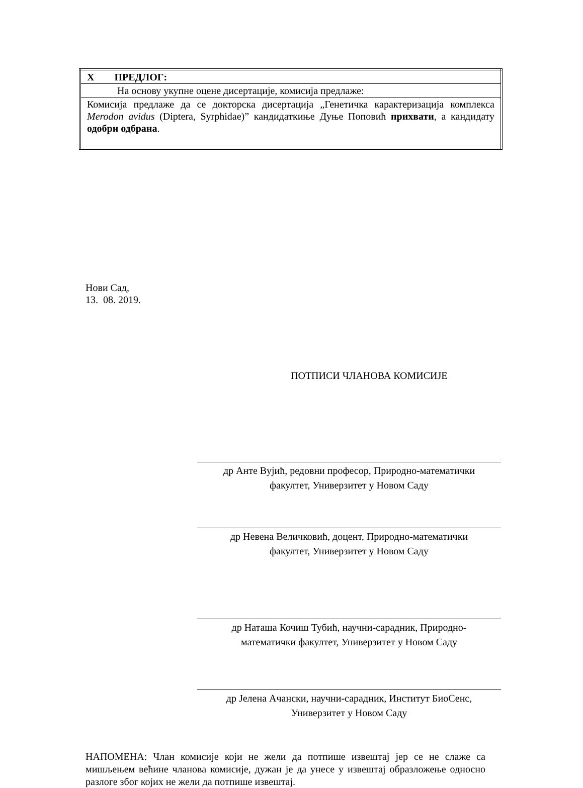| X ПРЕДЛОГ: |
| На основу укупне оцене дисертације, комисија предлаже: |
| Комисија предлаже да се докторска дисертација „Генетичка карактеризација комплекса Merodon avidus (Diptera, Syrphidae)” кандидаткиње Дуње Поповић прихвати , а кандидату одобри одбрана . |
Нови Сад,
13. 08. 2019.
ПОТПИСИ ЧЛАНОВА КОМИСИЈЕ
др Анте Вујић, редовни професор, Природно-математички
факултет, Универзитет у Новом Саду
др Невена Величковић, доцент, Природно-математички
факултет, Универзитет у Новом Саду
др Наташа Кочиш Тубић, научни-сарадник, Природно-
математички факултет, Универзитет у Новом Саду
др Јелена Ачански, научни-сарадник, Институт БиоСенс,
Универзитет у Новом Саду
НАПОМЕНА: Члан комисије који не жели да потпише извештај јер се не слаже са мишљењем већине чланова комисије, дужан је да унесе у извештај образложење односно разлоге због којих не жели да потпише извештај.